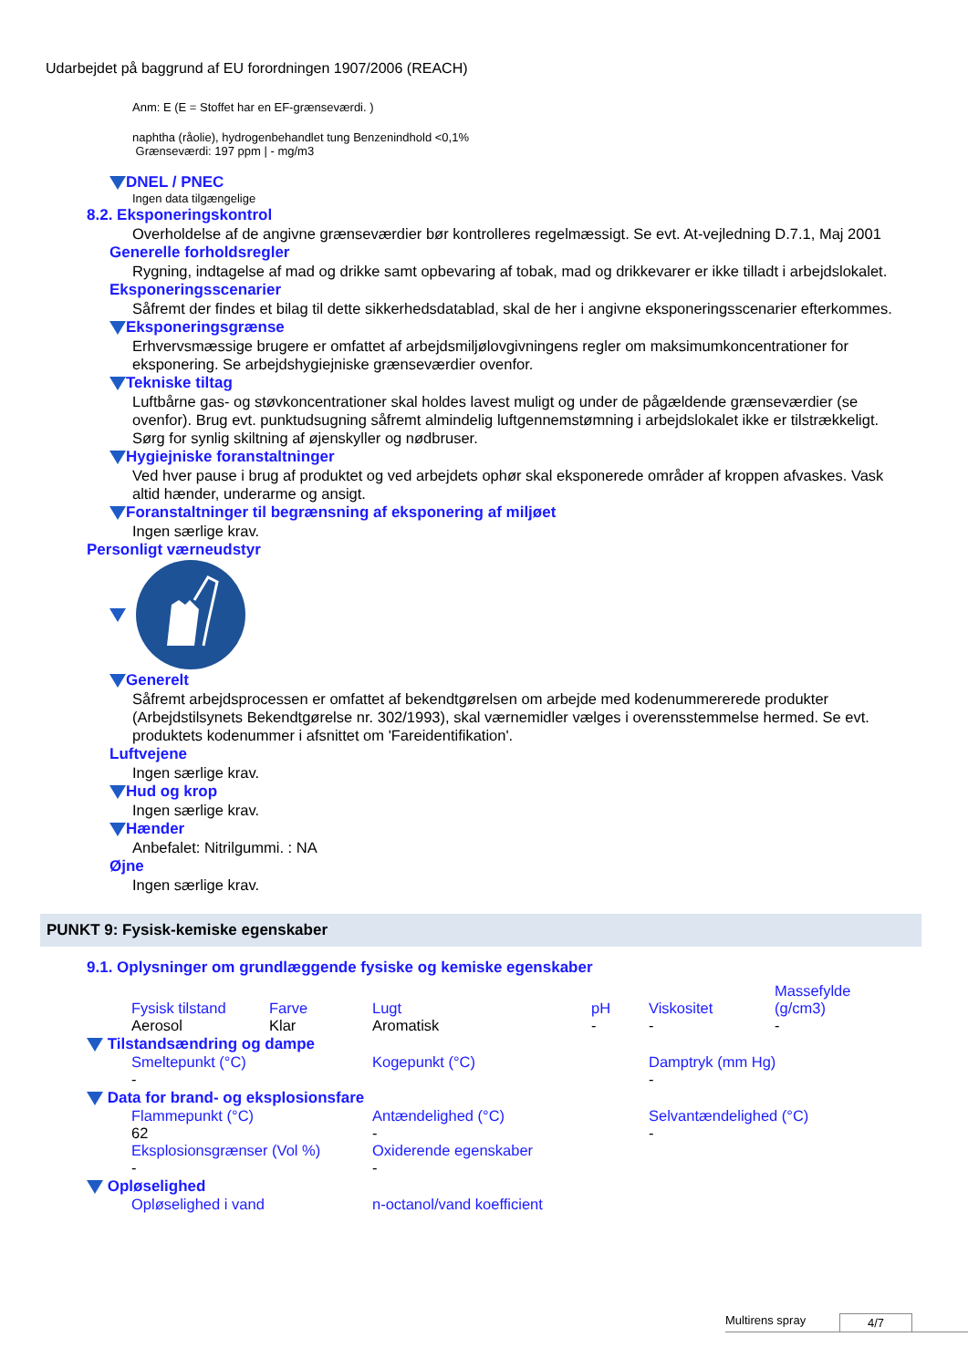Udarbejdet på baggrund af EU forordningen 1907/2006 (REACH)
Anm: E (E = Stoffet har en EF-grænseværdi. )
naphtha (råolie), hydrogenbehandlet tung Benzenindhold <0,1%
Grænseværdi: 197 ppm | - mg/m3
DNEL / PNEC
Ingen data tilgængelige
8.2. Eksponeringskontrol
Overholdelse af de angivne grænseværdier bør kontrolleres regelmæssigt. Se evt. At-vejledning D.7.1, Maj 2001
Generelle forholdsregler
Rygning, indtagelse af mad og drikke samt opbevaring af tobak, mad og drikkevarer er ikke tilladt i arbejdslokalet.
Eksponeringsscenarier
Såfremt der findes et bilag til dette sikkerhedsdatablad, skal de her i angivne eksponeringsscenarier efterkommes.
Eksponeringsgrænse
Erhvervsmæssige brugere er omfattet af arbejdsmiljølovgivningens regler om maksimumkoncentrationer for eksponering. Se arbejdshygiejniske grænseværdier ovenfor.
Tekniske tiltag
Luftbårne gas- og støvkoncentrationer skal holdes lavest muligt og under de pågældende grænseværdier (se ovenfor). Brug evt. punktudsugning såfremt almindelig luftgennemstømning i arbejdslokalet ikke er tilstrækkeligt. Sørg for synlig skiltning af øjenskyller og nødbruser.
Hygiejniske foranstaltninger
Ved hver pause i brug af produktet og ved arbejdets ophør skal eksponerede områder af kroppen afvaskes. Vask altid hænder, underarme og ansigt.
Foranstaltninger til begrænsning af eksponering af miljøet
Ingen særlige krav.
Personligt værneudstyr
Generelt
Såfremt arbejdsprocessen er omfattet af bekendtgørelsen om arbejde med kodenummererede produkter (Arbejdstilsynets Bekendtgørelse nr. 302/1993), skal værnemidler vælges i overensstemmelse hermed. Se evt. produktets kodenummer i afsnittet om 'Fareidentifikation'.
Luftvejene
Ingen særlige krav.
Hud og krop
Ingen særlige krav.
Hænder
Anbefalet: Nitrilgummi. : NA
Øjne
Ingen særlige krav.
PUNKT 9: Fysisk-kemiske egenskaber
9.1. Oplysninger om grundlæggende fysiske og kemiske egenskaber
| Fysisk tilstand | Farve | Lugt | pH | Viskositet | Massefylde (g/cm3) |
| Aerosol | Klar | Aromatisk | - | - | - |
Tilstandsændring og dampe
| Smeltepunkt (°C) | Kogepunkt (°C) | Damptryk (mm Hg) |
| - | | - |
Data for brand- og eksplosionsfare
| Flammepunkt (°C) | Antændelighed (°C) | Selvantændelighed (°C) |
| 62 | - | - |
| Eksplosionsgrænser (Vol %) | Oxiderende egenskaber | |
| - | - | |
Opløselighed
| Opløselighed i vand | n-octanol/vand koefficient |
Multirens spray 4/7